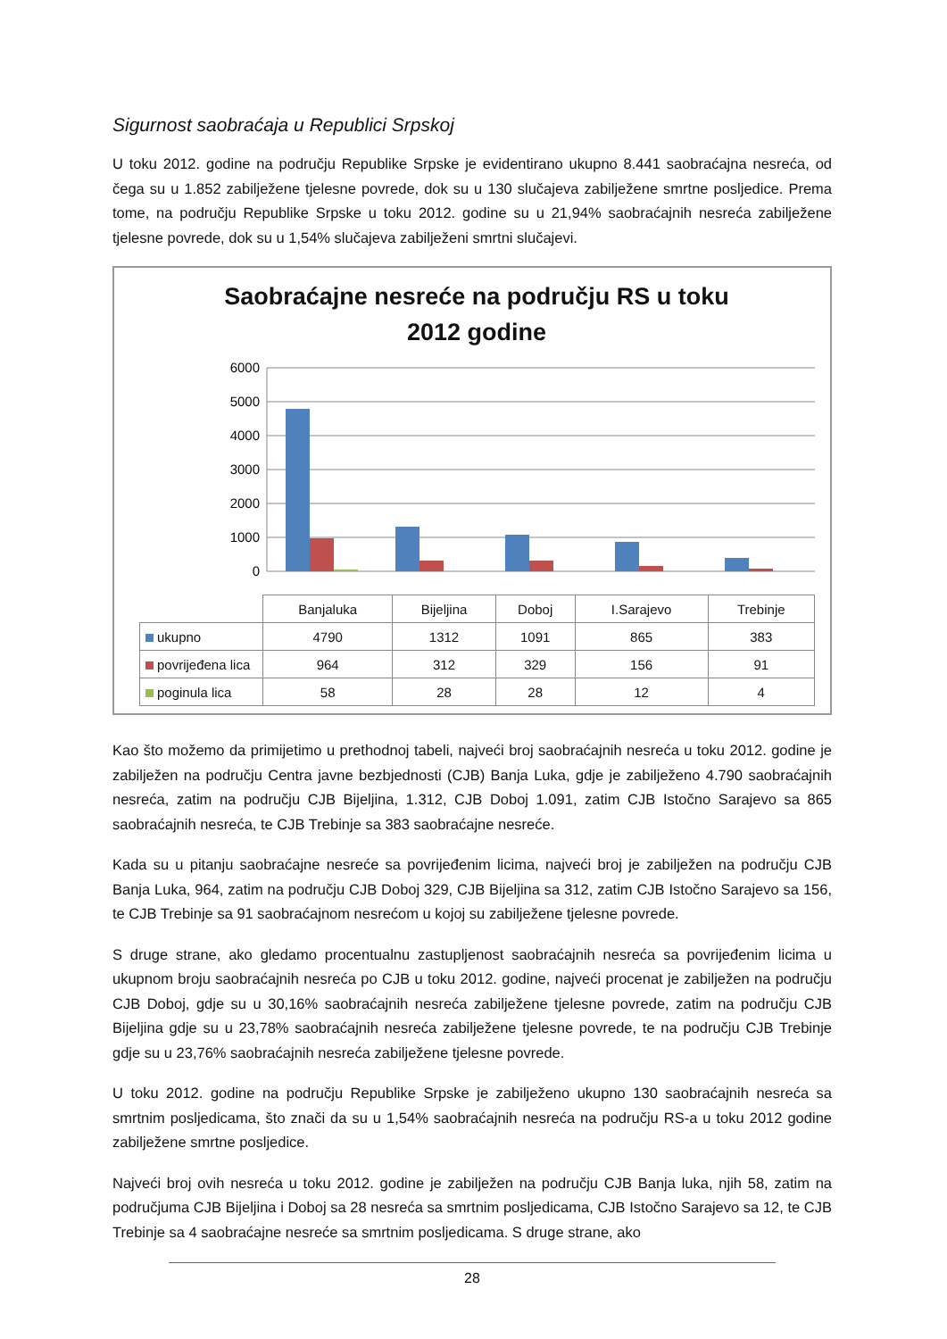Sigurnost saobraćaja u Republici Srpskoj
U toku 2012. godine na području Republike Srpske je evidentirano ukupno 8.441 saobraćajna nesreća, od čega su u 1.852 zabilježene tjelesne povrede, dok su u 130 slučajeva zabilježene smrtne posljedice. Prema tome, na području Republike Srpske u toku 2012. godine su u 21,94% saobraćajnih nesreća zabilježene tjelesne povrede, dok su u 1,54% slučajeva zabilježeni smrtni slučajevi.
Saobraćajne nesreće na području RS u toku
2012 godine
6000
5000
4000
3000
2000
1000
0
| | Banjaluka | Bijeljina | Doboj | I.Sarajevo | Trebinje |
| ukupno | 4790 | 1312 | 1091 | 865 | 383 |
| povrijeđena lica | 964 | 312 | 329 | 156 | 91 |
| poginula lica | 58 | 28 | 28 | 12 | 4 |
Kao što možemo da primijetimo u prethodnoj tabeli, najveći broj saobraćajnih nesreća u toku 2012. godine je zabilježen na području Centra javne bezbjednosti (CJB) Banja Luka, gdje je zabilježeno 4.790 saobraćajnih nesreća, zatim na području CJB Bijeljina, 1.312, CJB Doboj 1.091, zatim CJB Istočno Sarajevo sa 865 saobraćajnih nesreća, te CJB Trebinje sa 383 saobraćajne nesreće.
Kada su u pitanju saobraćajne nesreće sa povrijeđenim licima, najveći broj je zabilježen na području CJB Banja Luka, 964, zatim na području CJB Doboj 329, CJB Bijeljina sa 312, zatim CJB Istočno Sarajevo sa 156, te CJB Trebinje sa 91 saobraćajnom nesrećom u kojoj su zabilježene tjelesne povrede.
S druge strane, ako gledamo procentualnu zastupljenost saobraćajnih nesreća sa povrijeđenim licima u ukupnom broju saobraćajnih nesreća po CJB u toku 2012. godine, najveći procenat je zabilježen na području CJB Doboj, gdje su u 30,16% saobraćajnih nesreća zabilježene tjelesne povrede, zatim na području CJB Bijeljina gdje su u 23,78% saobraćajnih nesreća zabilježene tjelesne povrede, te na području CJB Trebinje gdje su u 23,76% saobraćajnih nesreća zabilježene tjelesne povrede.
U toku 2012. godine na području Republike Srpske je zabilježeno ukupno 130 saobraćajnih nesreća sa smrtnim posljedicama, što znači da su u 1,54% saobraćajnih nesreća na području RS-a u toku 2012 godine zabilježene smrtne posljedice.
Najveći broj ovih nesreća u toku 2012. godine je zabilježen na području CJB Banja luka, njih 58, zatim na područjuma CJB Bijeljina i Doboj sa 28 nesreća sa smrtnim posljedicama, CJB Istočno Sarajevo sa 12, te CJB Trebinje sa 4 saobraćajne nesreće sa smrtnim posljedicama. S druge strane, ako
28